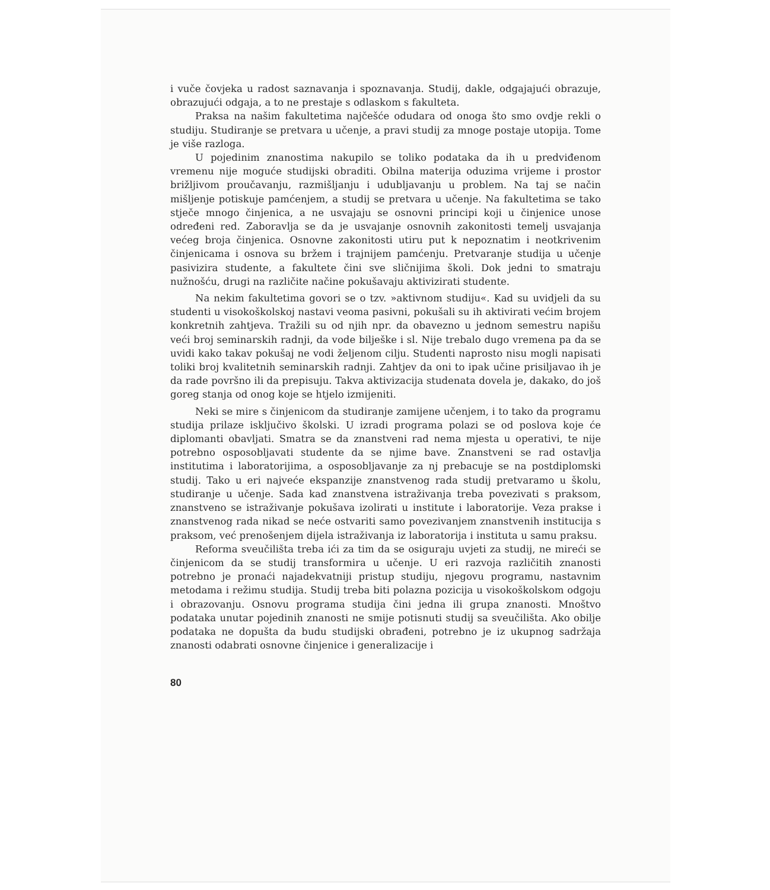i vuče čovjeka u radost saznavanja i spoznavanja. Studij, dakle, odgajajući obrazuje, obrazujući odgaja, a to ne prestaje s odlaskom s fakulteta.
Praksa na našim fakultetima najčešće odudara od onoga što smo ovdje rekli o studiju. Studiranje se pretvara u učenje, a pravi studij za mnoge postaje utopija. Tome je više razloga.
U pojedinim znanostima nakupilo se toliko podataka da ih u predviđenom vremenu nije moguće studijski obraditi. Obilna materija oduzima vrijeme i prostor brižljivom proučavanju, razmišljanju i udubljavanju u problem. Na taj se način mišljenje potiskuje pamćenjem, a studij se pretvara u učenje. Na fakultetima se tako stječe mnogo činjenica, a ne usvajaju se osnovni principi koji u činjenice unose određeni red. Zaboravlja se da je usvajanje osnovnih zakonitosti temelj usvajanja većeg broja činjenica. Osnovne zakonitosti utiru put k nepoznatim i neotkrivenim činjenicama i osnova su bržem i trajnijem pamćenju. Pretvaranje studija u učenje pasivizira studente, a fakultete čini sve sličnijima školi. Dok jedni to smatraju nužnošću, drugi na različite načine pokušavaju aktivizirati studente.
Na nekim fakultetima govori se o tzv. »aktivnom studiju«. Kad su uvidjeli da su studenti u visokoškolskoj nastavi veoma pasivni, pokušali su ih aktivirati većim brojem konkretnih zahtjeva. Tražili su od njih npr. da obavezno u jednom semestru napišu veći broj seminarskih radnji, da vode bilješke i sl. Nije trebalo dugo vremena pa da se uvidi kako takav pokušaj ne vodi željenom cilju. Studenti naprosto nisu mogli napisati toliki broj kvalitetnih seminarskih radnji. Zahtjev da oni to ipak učine prisiljavao ih je da rade površno ili da prepisuju. Takva aktivizacija studenata dovela je, dakako, do još goreg stanja od onog koje se htjelo izmijeniti.
Neki se mire s činjenicom da studiranje zamijene učenjem, i to tako da programu studija prilaze isključivo školski. U izradi programa polazi se od poslova koje će diplomanti obavljati. Smatra se da znanstveni rad nema mjesta u operativi, te nije potrebno osposobljavati studente da se njime bave. Znanstveni se rad ostavlja institutima i laboratorijima, a osposobljavanje za nj prebacuje se na postdiplomski studij. Tako u eri najveće ekspanzije znanstvenog rada studij pretvaramo u školu, studiranje u učenje. Sada kad znanstvena istraživanja treba povezivati s praksom, znanstveno se istraživanje pokušava izolirati u institute i laboratorije. Veza prakse i znanstvenog rada nikad se neće ostvariti samo povezivanjem znanstvenih institucija s praksom, već prenošenjem dijela istraživanja iz laboratorija i instituta u samu praksu.
Reforma sveučilišta treba ići za tim da se osiguraju uvjeti za studij, ne mireći se činjenicom da se studij transformira u učenje. U eri razvoja različitih znanosti potrebno je pronaći najadekvatniji pristup studiju, njegovu programu, nastavnim metodama i režimu studija. Studij treba biti polazna pozicija u visokoškolskom odgoju i obrazovanju. Osnovu programa studija čini jedna ili grupa znanosti. Mnoštvo podataka unutar pojedinih znanosti ne smije potisnuti studij sa sveučilišta. Ako obilje podataka ne dopušta da budu studijski obrađeni, potrebno je iz ukupnog sadržaja znanosti odabrati osnovne činjenice i generalizacije i
80